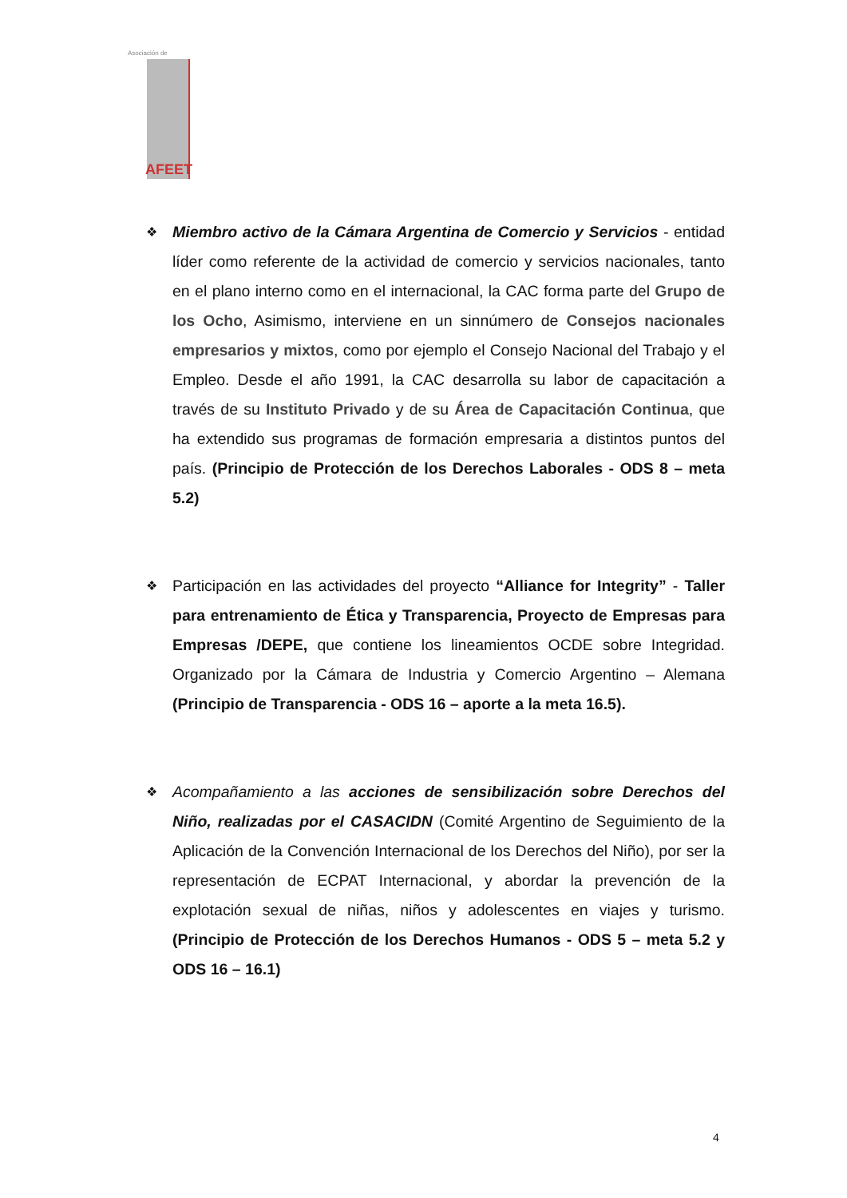Asociación de
AFEET
❖
Miembro activo de la Cámara Argentina de Comercio y Servicios - entidad líder como referente de la actividad de comercio y servicios nacionales, tanto en el plano interno como en el internacional, la CAC forma parte del Grupo de los Ocho, Asimismo, interviene en un sinnúmero de Consejos nacionales empresarios y mixtos, como por ejemplo el Consejo Nacional del Trabajo y el Empleo. Desde el año 1991, la CAC desarrolla su labor de capacitación a través de su Instituto Privado y de su Área de Capacitación Continua, que ha extendido sus programas de formación empresaria a distintos puntos del país. (Principio de Protección de los Derechos Laborales - ODS 8 – meta 5.2)
❖
Participación en las actividades del proyecto “Alliance for Integrity” - Taller para entrenamiento de Ética y Transparencia, Proyecto de Empresas para Empresas /DEPE, que contiene los lineamientos OCDE sobre Integridad. Organizado por la Cámara de Industria y Comercio Argentino – Alemana (Principio de Transparencia - ODS 16 – aporte a la meta 16.5).
❖
Acompañamiento a las acciones de sensibilización sobre Derechos del Niño, realizadas por el CASACIDN (Comité Argentino de Seguimiento de la Aplicación de la Convención Internacional de los Derechos del Niño), por ser la representación de ECPAT Internacional, y abordar la prevención de la explotación sexual de niñas, niños y adolescentes en viajes y turismo. (Principio de Protección de los Derechos Humanos - ODS 5 – meta 5.2 y ODS 16 – 16.1)
4